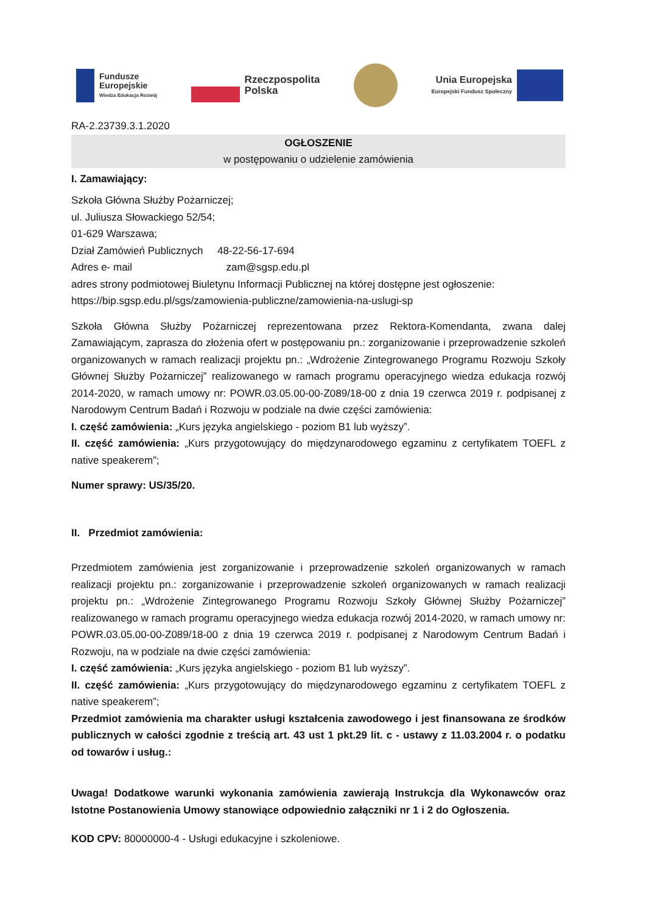Fundusze
Europejskie
Wiedza Edukacja Rozwój
Rzeczpospolita
Polska
Unia Europejska
Europejski Fundusz Społeczny
RA-2.23739.3.1.2020
OGŁOSZENIE
w postępowaniu o udzielenie zamówienia
I. Zamawiający:
Szkoła Główna Służby Pożarniczej;
ul. Juliusza Słowackiego 52/54;
01-629 Warszawa;
Dział Zamówień Publicznych 48-22-56-17-694
Adres e- mail zam@sgsp.edu.pl
adres strony podmiotowej Biuletynu Informacji Publicznej na której dostępne jest ogłoszenie:
https://bip.sgsp.edu.pl/sgs/zamowienia-publiczne/zamowienia-na-uslugi-sp
Szkoła Główna Służby Pożarniczej reprezentowana przez Rektora-Komendanta, zwana dalej Zamawiającym, zaprasza do złożenia ofert w postępowaniu pn.: zorganizowanie i przeprowadzenie szkoleń organizowanych w ramach realizacji projektu pn.: „Wdrożenie Zintegrowanego Programu Rozwoju Szkoły Głównej Służby Pożarniczej” realizowanego w ramach programu operacyjnego wiedza edukacja rozwój 2014-2020, w ramach umowy nr: POWR.03.05.00-00-Z089/18-00 z dnia 19 czerwca 2019 r. podpisanej z Narodowym Centrum Badań i Rozwoju w podziale na dwie części zamówienia:
I. część zamówienia: „Kurs języka angielskiego - poziom B1 lub wyższy”.
II. część zamówienia: „Kurs przygotowujący do międzynarodowego egzaminu z certyfikatem TOEFL z native speakerem”;
Numer sprawy: US/35/20.
II. Przedmiot zamówienia:
Przedmiotem zamówienia jest zorganizowanie i przeprowadzenie szkoleń organizowanych w ramach realizacji projektu pn.: zorganizowanie i przeprowadzenie szkoleń organizowanych w ramach realizacji projektu pn.: „Wdrożenie Zintegrowanego Programu Rozwoju Szkoły Głównej Służby Pożarniczej” realizowanego w ramach programu operacyjnego wiedza edukacja rozwój 2014-2020, w ramach umowy nr: POWR.03.05.00-00-Z089/18-00 z dnia 19 czerwca 2019 r. podpisanej z Narodowym Centrum Badań i Rozwoju, na w podziale na dwie części zamówienia:
I. część zamówienia: „Kurs języka angielskiego - poziom B1 lub wyższy”.
II. część zamówienia: „Kurs przygotowujący do międzynarodowego egzaminu z certyfikatem TOEFL z native speakerem”;
Przedmiot zamówienia ma charakter usługi kształcenia zawodowego i jest finansowana ze środków publicznych w całości zgodnie z treścią art. 43 ust 1 pkt.29 lit. c - ustawy z 11.03.2004 r. o podatku od towarów i usług.:
Uwaga! Dodatkowe warunki wykonania zamówienia zawierają Instrukcja dla Wykonawców oraz Istotne Postanowienia Umowy stanowiące odpowiednio załączniki nr 1 i 2 do Ogłoszenia.
KOD CPV: 80000000-4 - Usługi edukacyjne i szkoleniowe.